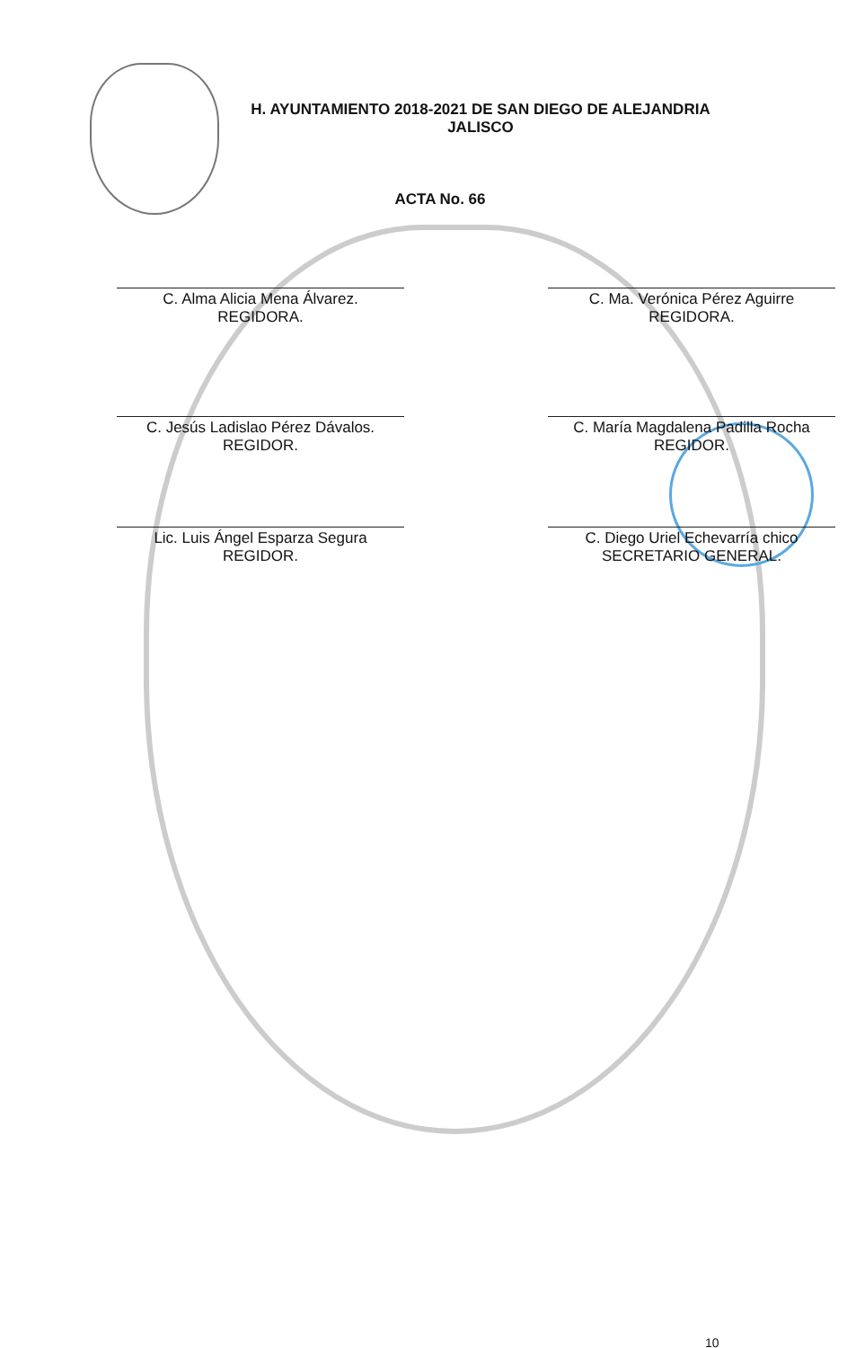H. AYUNTAMIENTO 2018-2021 DE SAN DIEGO DE ALEJANDRIA
JALISCO
ACTA No. 66
C. Alma Alicia Mena Álvarez.
REGIDORA.
C. Ma. Verónica Pérez Aguirre
REGIDORA.
C. Jesús Ladislao Pérez Dávalos.
REGIDOR.
C. María Magdalena Padilla Rocha
REGIDOR.
Lic. Luis Ángel Esparza Segura
REGIDOR.
C. Diego Uriel Echevarría chico
SECRETARIO GENERAL.
10